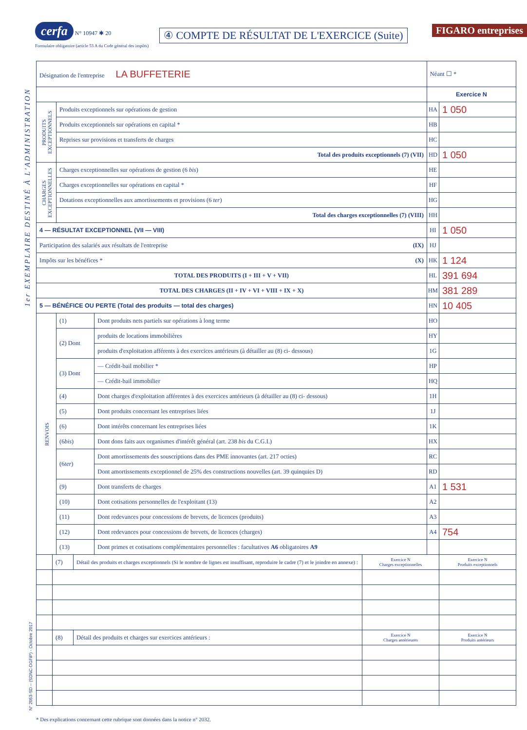1er EXEMPLAIRE DESTINÉ À L'ADMINISTRATION
N° 2053-SD – (SDNC-DGFiP) - Octobre 2017
cerfa N° 10947 ✱ 20
Formulaire obligatoire (article 53 A du Code général des impôts)
④ COMPTE DE RÉSULTAT DE L'EXERCICE (Suite)
FIGARO entreprises
| Désignation de l'entreprise LA BUFFETERIE | | | Néant ☐ * | |
| | | | Exercice N | |
| PRODUITS EXCEPTIONNELS | Produits exceptionnels sur opérations de gestion | | HA | 1 050 |
| | Produits exceptionnels sur opérations en capital * | | HB | |
| | Reprises sur provisions et transferts de charges | | HC | |
| | Total des produits exceptionnels (7) (VII) | | HD | 1 050 |
| CHARGES EXCEPTIONNELLES | Charges exceptionnelles sur opérations de gestion (6 bis ) | | HE | |
| | Charges exceptionnelles sur opérations en capital * | | HF | |
| | Dotations exceptionnelles aux amortissements et provisions (6 ter ) | | HG | |
| | Total des charges exceptionnelles (7) (VIII) | | HH | |
| 4 — RÉSULTAT EXCEPTIONNEL (VII — VIII) | | | HI | 1 050 |
| Participation des salariés aux résultats de l'entreprise (IX) | | | HJ | |
| Impôts sur les bénéfices * (X) | | | HK | 1 124 |
| TOTAL DES PRODUITS (I + III + V + VII) | | | HL | 391 694 |
| TOTAL DES CHARGES (II + IV + VI + VIII + IX + X) | | | HM | 381 289 |
| 5 — BÉNÉFICE OU PERTE (Total des produits — total des charges) | | | HN | 10 405 |
| RENVOIS | (1) | Dont produits nets partiels sur opérations à long terme | HO | |
| | (2) Dont | produits de locations immobilières | HY | |
| | | produits d'exploitation afférents à des exercices antérieurs (à détailler au (8) ci- dessous) | 1G | |
| | (3) Dont | — Crédit-bail mobilier * | HP | |
| | | — Crédit-bail immobilier | HQ | |
| | (4) | Dont charges d'exploitation afférentes à des exercices antérieurs (à détailler au (8) ci- dessous) | 1H | |
| | (5) | Dont produits concernant les entreprises liées | 1J | |
| | (6) | Dont intérêts concernant les entreprises liées | 1K | |
| | (6 bis ) | Dont dons faits aux organismes d'intérêt général (art. 238 bis du C.G.I.) | HX | |
| | (6 ter ) | Dont amortissements des souscriptions dans des PME innovantes (art. 217 octies) | RC | |
| | | Dont amortissements exceptionnel de 25% des constructions nouvelles (art. 39 quinquies D) | RD | |
| | (9) | Dont transferts de charges | A1 | 1 531 |
| | (10) | Dont cotisations personnelles de l'exploitant (13) | A2 | |
| | (11) | Dont redevances pour concessions de brevets, de licences (produits) | A3 | |
| | (12) | Dont redevances pour concessions de brevets, de licences (charges) | A4 | 754 |
| | (13) | Dont primes et cotisations complémentaires personnelles : facultatives A6 obligatoires A9 | | |
| | (7) | Détail des produits et charges exceptionnels (Si le nombre de lignes est insuffisant, reproduire le cadre (7) et le joindre en annexe) : | Exercice N Charges exceptionnelles | Exercice N Produits exceptionnels |
| | (8) | Détail des produits et charges sur exercices antérieurs : | Exercice N Charges antérieures | Exercice N Produits antérieurs |
* Des explications concernant cette rubrique sont données dans la notice n° 2032.